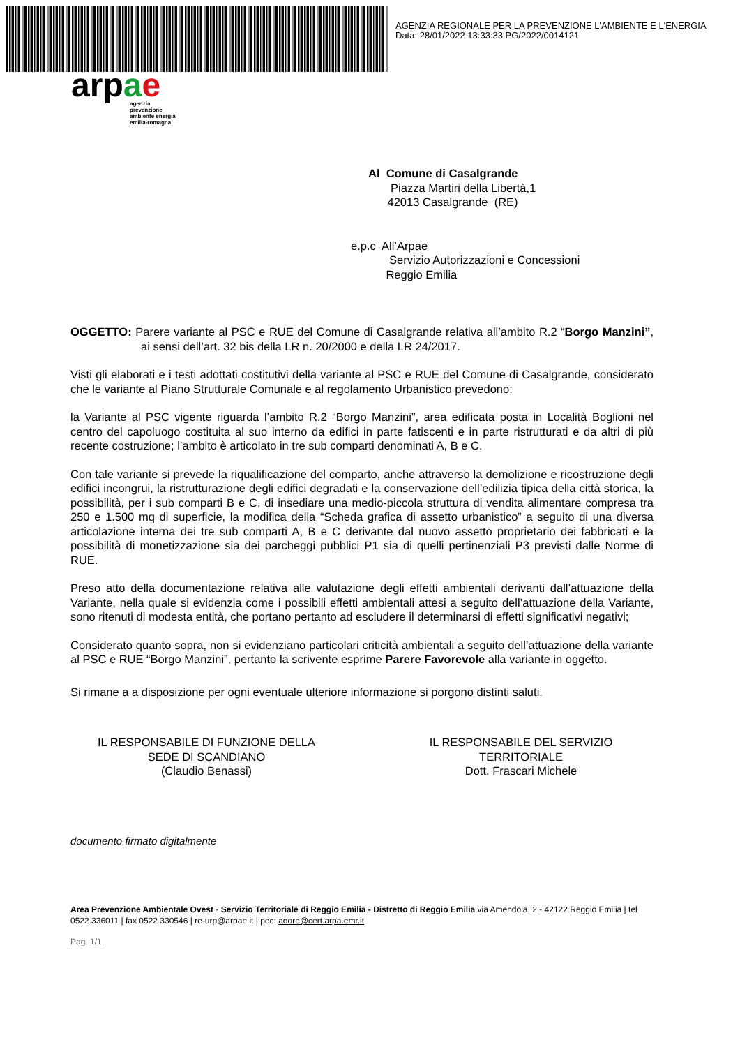AGENZIA REGIONALE PER LA PREVENZIONE L'AMBIENTE E L'ENERGIA
Data: 28/01/2022 13:33:33 PG/2022/0014121
arpae
agenzia
prevenzione
ambiente energia
emilia-romagna
Al Comune di Casalgrande
Piazza Martiri della Libertà,1
42013 Casalgrande (RE)
e.p.c All’Arpae
Servizio Autorizzazioni e Concessioni
Reggio Emilia
OGGETTO: Parere variante al PSC e RUE del Comune di Casalgrande relativa all’ambito R.2 “Borgo Manzini”, ai sensi dell’art. 32 bis della LR n. 20/2000 e della LR 24/2017.
Visti gli elaborati e i testi adottati costitutivi della variante al PSC e RUE del Comune di Casalgrande, considerato che le variante al Piano Strutturale Comunale e al regolamento Urbanistico prevedono:
la Variante al PSC vigente riguarda l’ambito R.2 “Borgo Manzini”, area edificata posta in Località Boglioni nel centro del capoluogo costituita al suo interno da edifici in parte fatiscenti e in parte ristrutturati e da altri di più recente costruzione; l’ambito è articolato in tre sub comparti denominati A, B e C.
Con tale variante si prevede la riqualificazione del comparto, anche attraverso la demolizione e ricostruzione degli edifici incongrui, la ristrutturazione degli edifici degradati e la conservazione dell’edilizia tipica della città storica, la possibilità, per i sub comparti B e C, di insediare una medio-piccola struttura di vendita alimentare compresa tra 250 e 1.500 mq di superficie, la modifica della “Scheda grafica di assetto urbanistico” a seguito di una diversa articolazione interna dei tre sub comparti A, B e C derivante dal nuovo assetto proprietario dei fabbricati e la possibilità di monetizzazione sia dei parcheggi pubblici P1 sia di quelli pertinenziali P3 previsti dalle Norme di RUE.
Preso atto della documentazione relativa alle valutazione degli effetti ambientali derivanti dall’attuazione della Variante, nella quale si evidenzia come i possibili effetti ambientali attesi a seguito dell’attuazione della Variante, sono ritenuti di modesta entità, che portano pertanto ad escludere il determinarsi di effetti significativi negativi;
Considerato quanto sopra, non si evidenziano particolari criticità ambientali a seguito dell’attuazione della variante al PSC e RUE “Borgo Manzini”, pertanto la scrivente esprime Parere Favorevole alla variante in oggetto.
Si rimane a a disposizione per ogni eventuale ulteriore informazione si porgono distinti saluti.
IL RESPONSABILE DI FUNZIONE DELLA
SEDE DI SCANDIANO
(Claudio Benassi)
IL RESPONSABILE DEL SERVIZIO
TERRITORIALE
Dott. Frascari Michele
documento firmato digitalmente
Area Prevenzione Ambientale Ovest - Servizio Territoriale di Reggio Emilia - Distretto di Reggio Emilia via Amendola, 2 - 42122 Reggio Emilia | tel 0522.336011 | fax 0522.330546 | re-urp@arpae.it | pec: aoore@cert.arpa.emr.it
Pag. 1/1